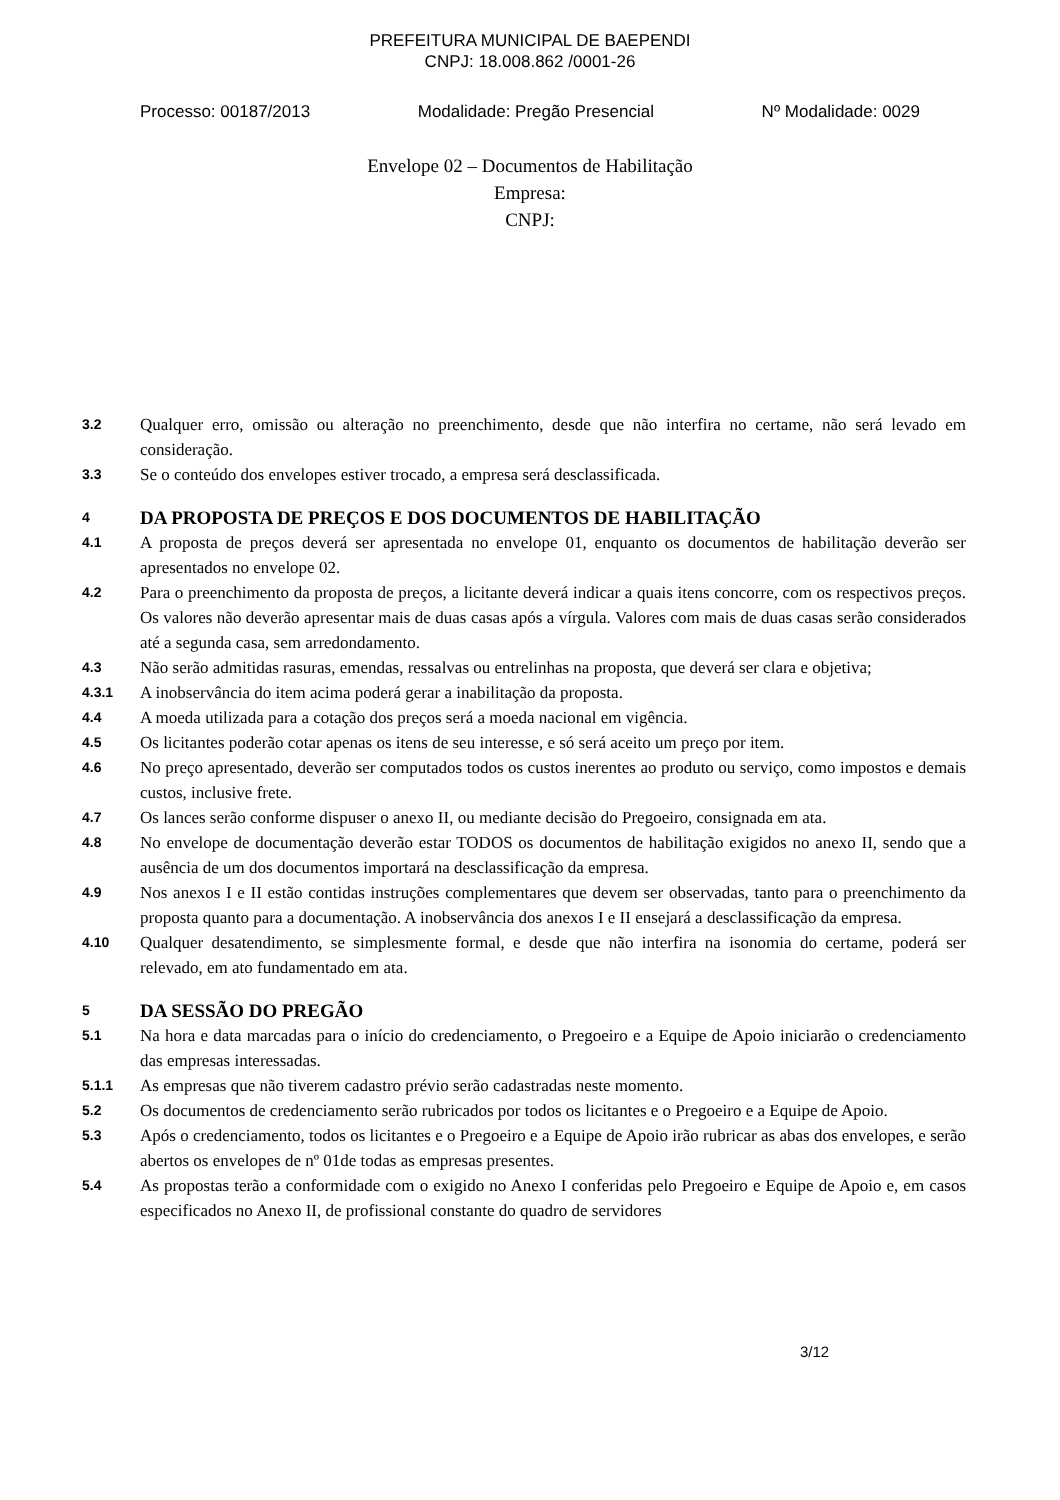PREFEITURA MUNICIPAL DE BAEPENDI
CNPJ: 18.008.862 /0001-26
Processo: 00187/2013 Modalidade: Pregão Presencial Nº Modalidade: 0029
Envelope 02 – Documentos de Habilitação
Empresa:
CNPJ:
3.2 Qualquer erro, omissão ou alteração no preenchimento, desde que não interfira no certame, não será levado em consideração.
3.3 Se o conteúdo dos envelopes estiver trocado, a empresa será desclassificada.
4 DA PROPOSTA DE PREÇOS E DOS DOCUMENTOS DE HABILITAÇÃO
4.1 A proposta de preços deverá ser apresentada no envelope 01, enquanto os documentos de habilitação deverão ser apresentados no envelope 02.
4.2 Para o preenchimento da proposta de preços, a licitante deverá indicar a quais itens concorre, com os respectivos preços. Os valores não deverão apresentar mais de duas casas após a vírgula. Valores com mais de duas casas serão considerados até a segunda casa, sem arredondamento.
4.3 Não serão admitidas rasuras, emendas, ressalvas ou entrelinhas na proposta, que deverá ser clara e objetiva;
4.3.1 A inobservância do item acima poderá gerar a inabilitação da proposta.
4.4 A moeda utilizada para a cotação dos preços será a moeda nacional em vigência.
4.5 Os licitantes poderão cotar apenas os itens de seu interesse, e só será aceito um preço por item.
4.6 No preço apresentado, deverão ser computados todos os custos inerentes ao produto ou serviço, como impostos e demais custos, inclusive frete.
4.7 Os lances serão conforme dispuser o anexo II, ou mediante decisão do Pregoeiro, consignada em ata.
4.8 No envelope de documentação deverão estar TODOS os documentos de habilitação exigidos no anexo II, sendo que a ausência de um dos documentos importará na desclassificação da empresa.
4.9 Nos anexos I e II estão contidas instruções complementares que devem ser observadas, tanto para o preenchimento da proposta quanto para a documentação. A inobservância dos anexos I e II ensejará a desclassificação da empresa.
4.10 Qualquer desatendimento, se simplesmente formal, e desde que não interfira na isonomia do certame, poderá ser relevado, em ato fundamentado em ata.
5 DA SESSÃO DO PREGÃO
5.1 Na hora e data marcadas para o início do credenciamento, o Pregoeiro e a Equipe de Apoio iniciarão o credenciamento das empresas interessadas.
5.1.1 As empresas que não tiverem cadastro prévio serão cadastradas neste momento.
5.2 Os documentos de credenciamento serão rubricados por todos os licitantes e o Pregoeiro e a Equipe de Apoio.
5.3 Após o credenciamento, todos os licitantes e o Pregoeiro e a Equipe de Apoio irão rubricar as abas dos envelopes, e serão abertos os envelopes de nº 01de todas as empresas presentes.
5.4 As propostas terão a conformidade com o exigido no Anexo I conferidas pelo Pregoeiro e Equipe de Apoio e, em casos especificados no Anexo II, de profissional constante do quadro de servidores
3/12